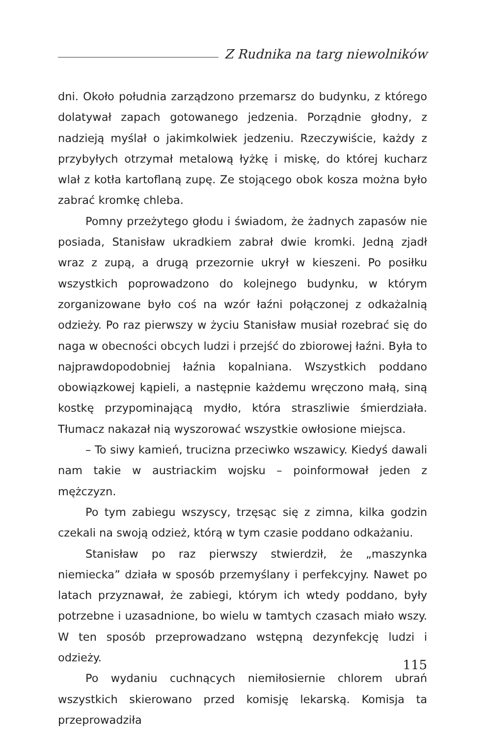Z Rudnika na targ niewolników
dni. Około południa zarządzono przemarsz do budynku, z którego dolatywał zapach gotowanego jedzenia. Porządnie głodny, z nadzieją myślał o jakimkolwiek jedzeniu. Rzeczywiście, każdy z przybyłych otrzymał metalową łyżkę i miskę, do której kucharz wlał z kotła kartoflaną zupę. Ze stojącego obok kosza można było zabrać kromkę chleba.
Pomny przeżytego głodu i świadom, że żadnych zapasów nie posiada, Stanisław ukradkiem zabrał dwie kromki. Jedną zjadł wraz z zupą, a drugą przezornie ukrył w kieszeni. Po posiłku wszystkich poprowadzono do kolejnego budynku, w którym zorganizowane było coś na wzór łaźni połączonej z odkażalnią odzieży. Po raz pierwszy w życiu Stanisław musiał rozebrać się do naga w obecności obcych ludzi i przejść do zbiorowej łaźni. Była to najprawdopodobniej łaźnia kopalniana. Wszystkich poddano obowiązkowej kąpieli, a następnie każdemu wręczono małą, siną kostkę przypominającą mydło, która straszliwie śmierdziała. Tłumacz nakazał nią wyszorować wszystkie owłosione miejsca.
– To siwy kamień, trucizna przeciwko wszawicy. Kiedyś dawali nam takie w austriackim wojsku – poinformował jeden z mężczyzn.
Po tym zabiegu wszyscy, trzęsąc się z zimna, kilka godzin czekali na swoją odzież, którą w tym czasie poddano odkażaniu.
Stanisław po raz pierwszy stwierdził, że „maszynka niemiecka” działa w sposób przemyślany i perfekcyjny. Nawet po latach przyznawał, że zabiegi, którym ich wtedy poddano, były potrzebne i uzasadnione, bo wielu w tamtych czasach miało wszy. W ten sposób przeprowadzano wstępną dezynfekcję ludzi i odzieży.
Po wydaniu cuchnących niemiłosiernie chlorem ubrań wszystkich skierowano przed komisję lekarską. Komisja ta przeprowadziła
115